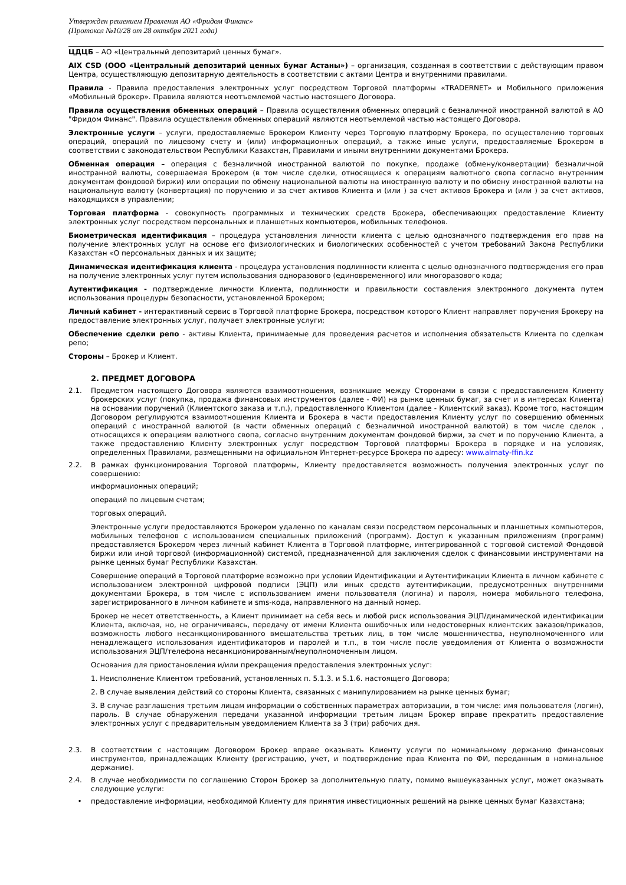Утвержден решением Правления АО «Фридом Финанс»
(Протокол №10/28 от 28 октября 2021 года)
ЦДЦБ – АО «Центральный депозитарий ценных бумаг».
AIX CSD (ООО «Центральный депозитарий ценных бумаг Астаны») – организация, созданная в соответствии с действующим правом Центра, осуществляющую депозитарную деятельность в соответствии с актами Центра и внутренними правилами.
Правила - Правила предоставления электронных услуг посредством Торговой платформы «TRADERNET» и Мобильного приложения «Мобильный брокер». Правила являются неотъемлемой частью настоящего Договора.
Правила осуществления обменных операций – Правила осуществления обменных операций с безналичной иностранной валютой в АО "Фридом Финанс". Правила осуществления обменных операций являются неотъемлемой частью настоящего Договора.
Электронные услуги – услуги, предоставляемые Брокером Клиенту через Торговую платформу Брокера, по осуществлению торговых операций, операций по лицевому счету и (или) информационных операций, а также иные услуги, предоставляемые Брокером в соответствии с законодательством Республики Казахстан, Правилами и иными внутренними документами Брокера.
Обменная операция – операция с безналичной иностранной валютой по покупке, продаже (обмену/конвертации) безналичной иностранной валюты, совершаемая Брокером (в том числе сделки, относящиеся к операциям валютного свопа согласно внутренним документам фондовой биржи) или операции по обмену национальной валюты на иностранную валюту и по обмену иностранной валюты на национальную валюту (конвертация) по поручению и за счет активов Клиента и (или ) за счет активов Брокера и (или ) за счет активов, находящихся в управлении;
Торговая платформа - совокупность программных и технических средств Брокера, обеспечивающих предоставление Клиенту электронных услуг посредством персональных и планшетных компьютеров, мобильных телефонов.
Биометрическая идентификация – процедура установления личности клиента с целью однозначного подтверждения его прав на получение электронных услуг на основе его физиологических и биологических особенностей с учетом требований Закона Республики Казахстан «О персональных данных и их защите;
Динамическая идентификация клиента - процедура установления подлинности клиента с целью однозначного подтверждения его прав на получение электронных услуг путем использования одноразового (единовременного) или многоразового кода;
Аутентификация - подтверждение личности Клиента, подлинности и правильности составления электронного документа путем использования процедуры безопасности, установленной Брокером;
Личный кабинет - интерактивный сервис в Торговой платформе Брокера, посредством которого Клиент направляет поручения Брокеру на предоставление электронных услуг, получает электронные услуги;
Обеспечение сделки репо - активы Клиента, принимаемые для проведения расчетов и исполнения обязательств Клиента по сделкам репо;
Стороны – Брокер и Клиент.
2. ПРЕДМЕТ ДОГОВОРА
2.1. Предметом настоящего Договора являются взаимоотношения, возникшие между Сторонами в связи с предоставлением Клиенту брокерских услуг (покупка, продажа финансовых инструментов (далее - ФИ) на рынке ценных бумаг, за счет и в интересах Клиента) на основании поручений (Клиентского заказа и т.п.), предоставленного Клиентом (далее - Клиентский заказ). Кроме того, настоящим Договором регулируются взаимоотношения Клиента и Брокера в части предоставления Клиенту услуг по совершению обменных операций с иностранной валютой (в части обменных операций с безналичной иностранной валютой) в том числе сделок , относящихся к операциям валютного свопа, согласно внутренним документам фондовой биржи, за счет и по поручению Клиента, а также предоставлению Клиенту электронных услуг посредством Торговой платформы Брокера в порядке и на условиях, определенных Правилами, размещенными на официальном Интернет-ресурсе Брокера по адресу: www.almaty-ffin.kz
2.2. В рамках функционирования Торговой платформы, Клиенту предоставляется возможность получения электронных услуг по совершению:
информационных операций;
операций по лицевым счетам;
торговых операций.
Электронные услуги предоставляются Брокером удаленно по каналам связи посредством персональных и планшетных компьютеров, мобильных телефонов с использованием специальных приложений (программ). Доступ к указанным приложениям (программ) предоставляется Брокером через личный кабинет Клиента в Торговой платформе, интегрированной с торговой системой Фондовой биржи или иной торговой (информационной) системой, предназначенной для заключения сделок с финансовыми инструментами на рынке ценных бумаг Республики Казахстан.
Совершение операций в Торговой платформе возможно при условии Идентификации и Аутентификации Клиента в личном кабинете с использованием электронной цифровой подписи (ЭЦП) или иных средств аутентификации, предусмотренных внутренними документами Брокера, в том числе с использованием имени пользователя (логина) и пароля, номера мобильного телефона, зарегистрированного в личном кабинете и sms-кода, направленного на данный номер.
Брокер не несет ответственность, а Клиент принимает на себя весь и любой риск использования ЭЦП/динамической идентификации Клиента, включая, но, не ограничиваясь, передачу от имени Клиента ошибочных или недостоверных клиентских заказов/приказов, возможность любого несанкционированного вмешательства третьих лиц, в том числе мошенничества, неуполномоченного или ненадлежащего использования идентификаторов и паролей и т.п., в том числе после уведомления от Клиента о возможности использования ЭЦП/телефона несанкционированным/неуполномоченным лицом.
Основания для приостановления и/или прекращения предоставления электронных услуг:
1. Неисполнение Клиентом требований, установленных п. 5.1.3. и 5.1.6. настоящего Договора;
2. В случае выявления действий со стороны Клиента, связанных с манипулированием на рынке ценных бумаг;
3. В случае разглашения третьим лицам информации о собственных параметрах авторизации, в том числе: имя пользователя (логин), пароль. В случае обнаружения передачи указанной информации третьим лицам Брокер вправе прекратить предоставление электронных услуг с предварительным уведомлением Клиента за 3 (три) рабочих дня.
2.3. В соответствии с настоящим Договором Брокер вправе оказывать Клиенту услуги по номинальному держанию финансовых инструментов, принадлежащих Клиенту (регистрацию, учет, и подтверждение прав Клиента по ФИ, переданным в номинальное держание).
2.4. В случае необходимости по соглашению Сторон Брокер за дополнительную плату, помимо вышеуказанных услуг, может оказывать следующие услуги:
• предоставление информации, необходимой Клиенту для принятия инвестиционных решений на рынке ценных бумаг Казахстана;